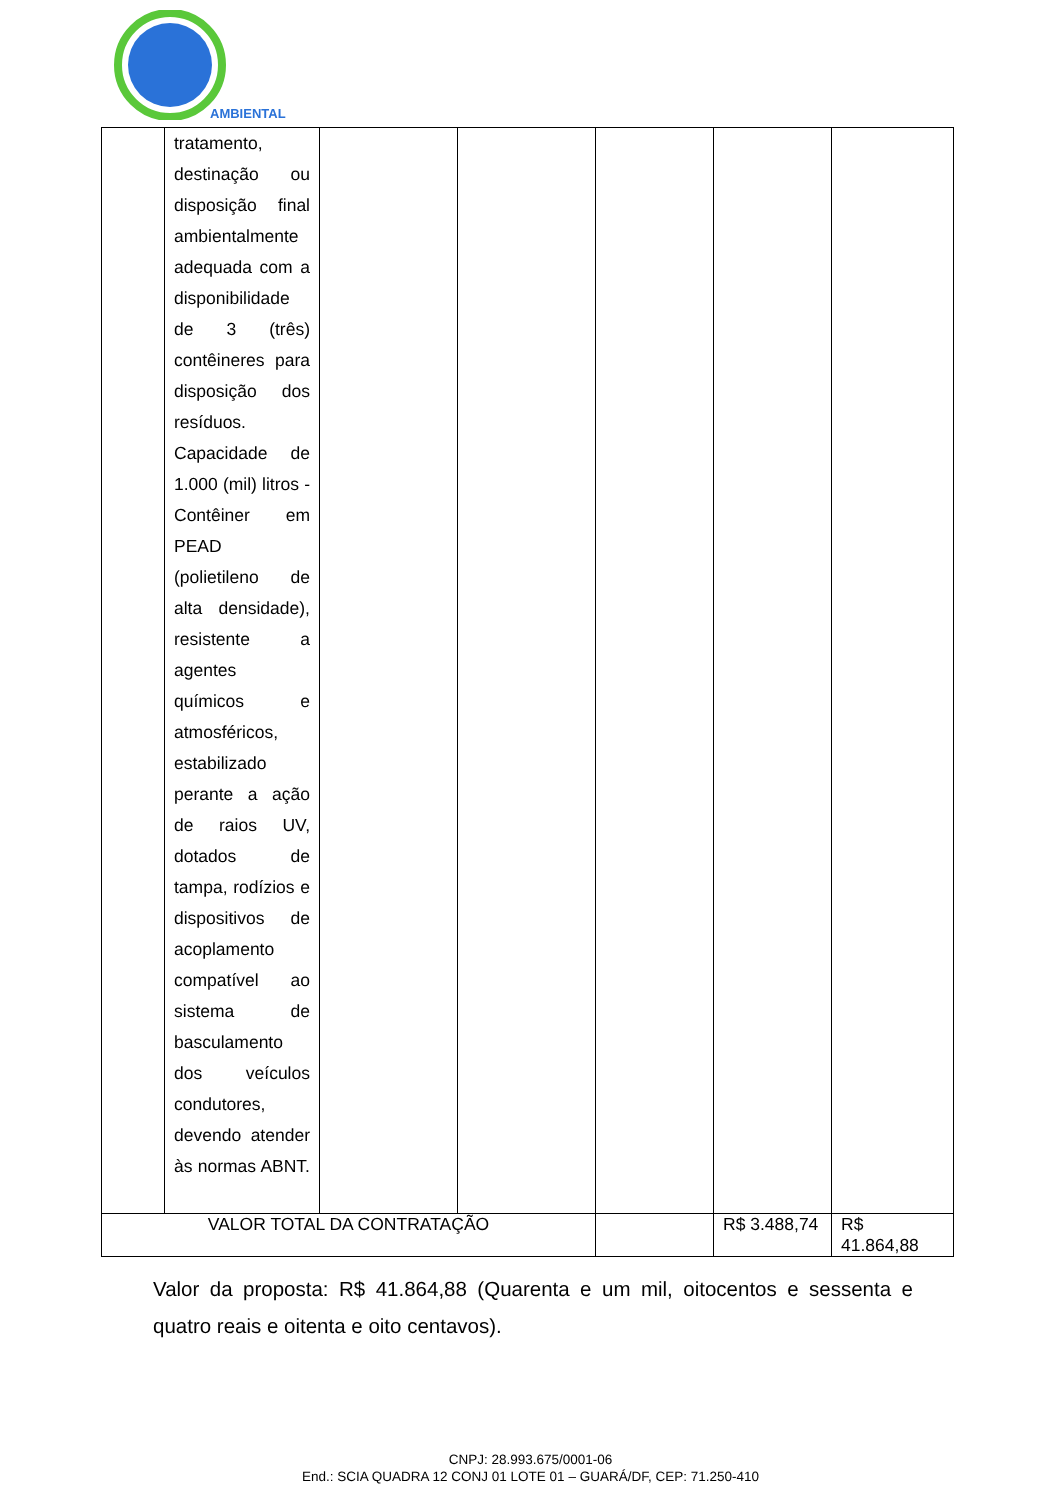AMBIENTAL
| | tratamento, destinação ou disposição final ambientalmente adequada com a disponibilidade de 3 (três) contêineres para disposição dos resíduos. Capacidade de 1.000 (mil) litros - Contêiner em PEAD (polietileno de alta densidade), resistente a agentes químicos e atmosféricos, estabilizado perante a ação de raios UV, dotados de tampa, rodízios e dispositivos de acoplamento compatível ao sistema de basculamento dos veículos condutores, devendo atender às normas ABNT. | | | | | |
| VALOR TOTAL DA CONTRATAÇÃO | | | | | R$ 3.488,74 | R$ 41.864,88 |
Valor da proposta: R$ 41.864,88 (Quarenta e um mil, oitocentos e sessenta e quatro reais e oitenta e oito centavos).
CNPJ: 28.993.675/0001-06
End.: SCIA QUADRA 12 CONJ 01 LOTE 01 – GUARÁ/DF, CEP: 71.250-410